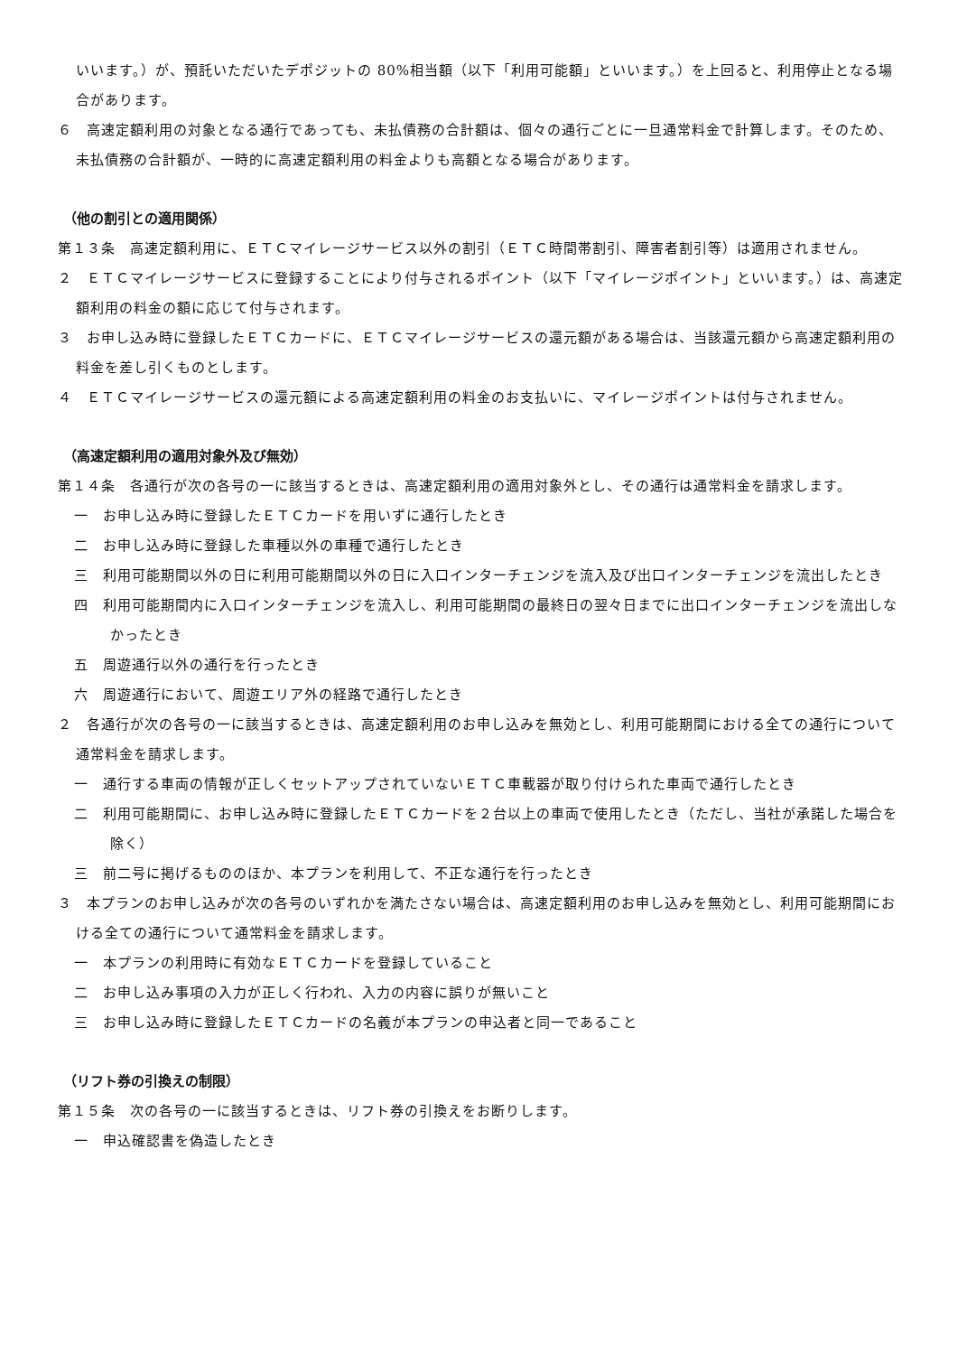いいます。）が、預託いただいたデポジットの 80%相当額（以下「利用可能額」といいます。）を上回ると、利用停止となる場合があります。
６　高速定額利用の対象となる通行であっても、未払債務の合計額は、個々の通行ごとに一旦通常料金で計算します。そのため、未払債務の合計額が、一時的に高速定額利用の料金よりも高額となる場合があります。
（他の割引との適用関係）
第１３条　高速定額利用に、ＥＴＣマイレージサービス以外の割引（ＥＴＣ時間帯割引、障害者割引等）は適用されません。
２　ＥＴＣマイレージサービスに登録することにより付与されるポイント（以下「マイレージポイント」といいます。）は、高速定額利用の料金の額に応じて付与されます。
３　お申し込み時に登録したＥＴＣカードに、ＥＴＣマイレージサービスの還元額がある場合は、当該還元額から高速定額利用の料金を差し引くものとします。
４　ＥＴＣマイレージサービスの還元額による高速定額利用の料金のお支払いに、マイレージポイントは付与されません。
（高速定額利用の適用対象外及び無効）
第１４条　各通行が次の各号の一に該当するときは、高速定額利用の適用対象外とし、その通行は通常料金を請求します。
一　お申し込み時に登録したＥＴＣカードを用いずに通行したとき
二　お申し込み時に登録した車種以外の車種で通行したとき
三　利用可能期間以外の日に利用可能期間以外の日に入口インターチェンジを流入及び出口インターチェンジを流出したとき
四　利用可能期間内に入口インターチェンジを流入し、利用可能期間の最終日の翌々日までに出口インターチェンジを流出しなかったとき
五　周遊通行以外の通行を行ったとき
六　周遊通行において、周遊エリア外の経路で通行したとき
２　各通行が次の各号の一に該当するときは、高速定額利用のお申し込みを無効とし、利用可能期間における全ての通行について通常料金を請求します。
一　通行する車両の情報が正しくセットアップされていないＥＴＣ車載器が取り付けられた車両で通行したとき
二　利用可能期間に、お申し込み時に登録したＥＴＣカードを２台以上の車両で使用したとき（ただし、当社が承諾した場合を除く）
三　前二号に掲げるもののほか、本プランを利用して、不正な通行を行ったとき
３　本プランのお申し込みが次の各号のいずれかを満たさない場合は、高速定額利用のお申し込みを無効とし、利用可能期間における全ての通行について通常料金を請求します。
一　本プランの利用時に有効なＥＴＣカードを登録していること
二　お申し込み事項の入力が正しく行われ、入力の内容に誤りが無いこと
三　お申し込み時に登録したＥＴＣカードの名義が本プランの申込者と同一であること
（リフト券の引換えの制限）
第１５条　次の各号の一に該当するときは、リフト券の引換えをお断りします。
一　申込確認書を偽造したとき